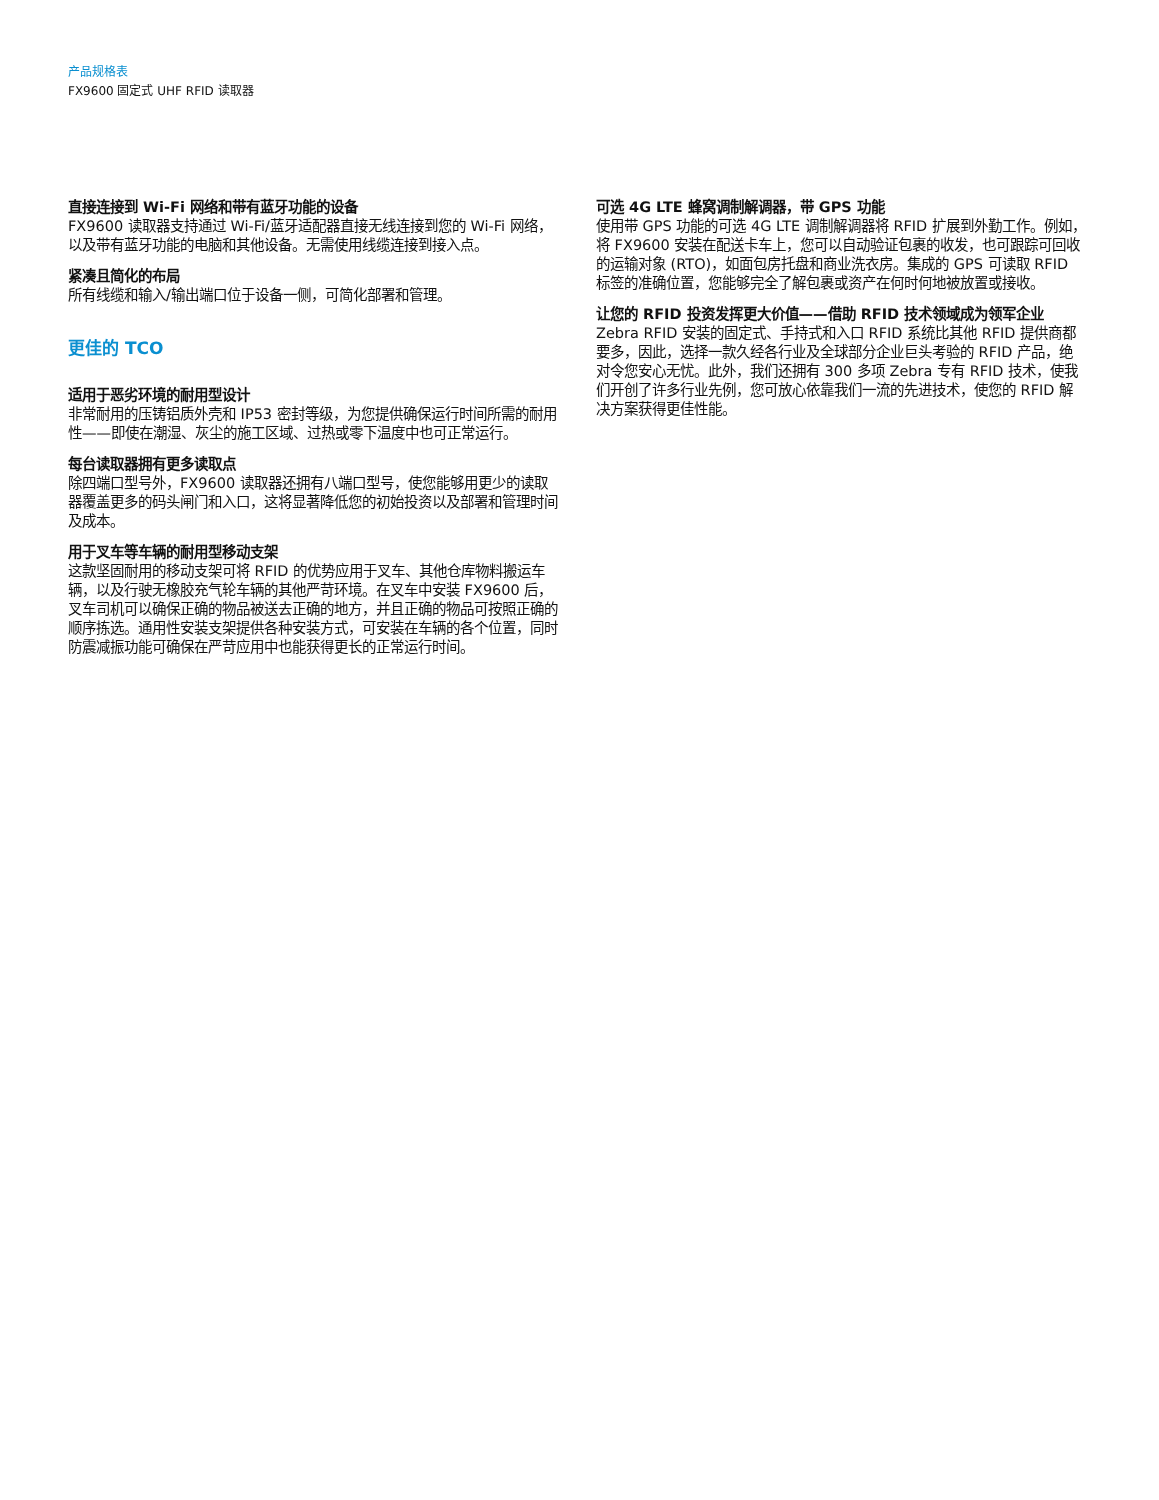产品规格表
FX9600 固定式 UHF RFID 读取器
直接连接到 Wi-Fi 网络和带有蓝牙功能的设备
FX9600 读取器支持通过 Wi-Fi/蓝牙适配器直接无线连接到您的 Wi-Fi 网络，以及带有蓝牙功能的电脑和其他设备。无需使用线缆连接到接入点。
紧凑且简化的布局
所有线缆和输入/输出端口位于设备一侧，可简化部署和管理。
更佳的 TCO
适用于恶劣环境的耐用型设计
非常耐用的压铸铝质外壳和 IP53 密封等级，为您提供确保运行时间所需的耐用性——即使在潮湿、灰尘的施工区域、过热或零下温度中也可正常运行。
每台读取器拥有更多读取点
除四端口型号外，FX9600 读取器还拥有八端口型号，使您能够用更少的读取器覆盖更多的码头闸门和入口，这将显著降低您的初始投资以及部署和管理时间及成本。
用于叉车等车辆的耐用型移动支架
这款坚固耐用的移动支架可将 RFID 的优势应用于叉车、其他仓库物料搬运车辆，以及行驶无橡胶充气轮车辆的其他严苛环境。在叉车中安装 FX9600 后，叉车司机可以确保正确的物品被送去正确的地方，并且正确的物品可按照正确的顺序拣选。通用性安装支架提供各种安装方式，可安装在车辆的各个位置，同时防震减振功能可确保在严苛应用中也能获得更长的正常运行时间。
可选 4G LTE 蜂窝调制解调器，带 GPS 功能
使用带 GPS 功能的可选 4G LTE 调制解调器将 RFID 扩展到外勤工作。例如，将 FX9600 安装在配送卡车上，您可以自动验证包裹的收发，也可跟踪可回收的运输对象 (RTO)，如面包房托盘和商业洗衣房。集成的 GPS 可读取 RFID 标签的准确位置，您能够完全了解包裹或资产在何时何地被放置或接收。
让您的 RFID 投资发挥更大价值——借助 RFID 技术领域成为领军企业
Zebra RFID 安装的固定式、手持式和入口 RFID 系统比其他 RFID 提供商都要多，因此，选择一款久经各行业及全球部分企业巨头考验的 RFID 产品，绝对令您安心无忧。此外，我们还拥有 300 多项 Zebra 专有 RFID 技术，使我们开创了许多行业先例，您可放心依靠我们一流的先进技术，使您的 RFID 解决方案获得更佳性能。